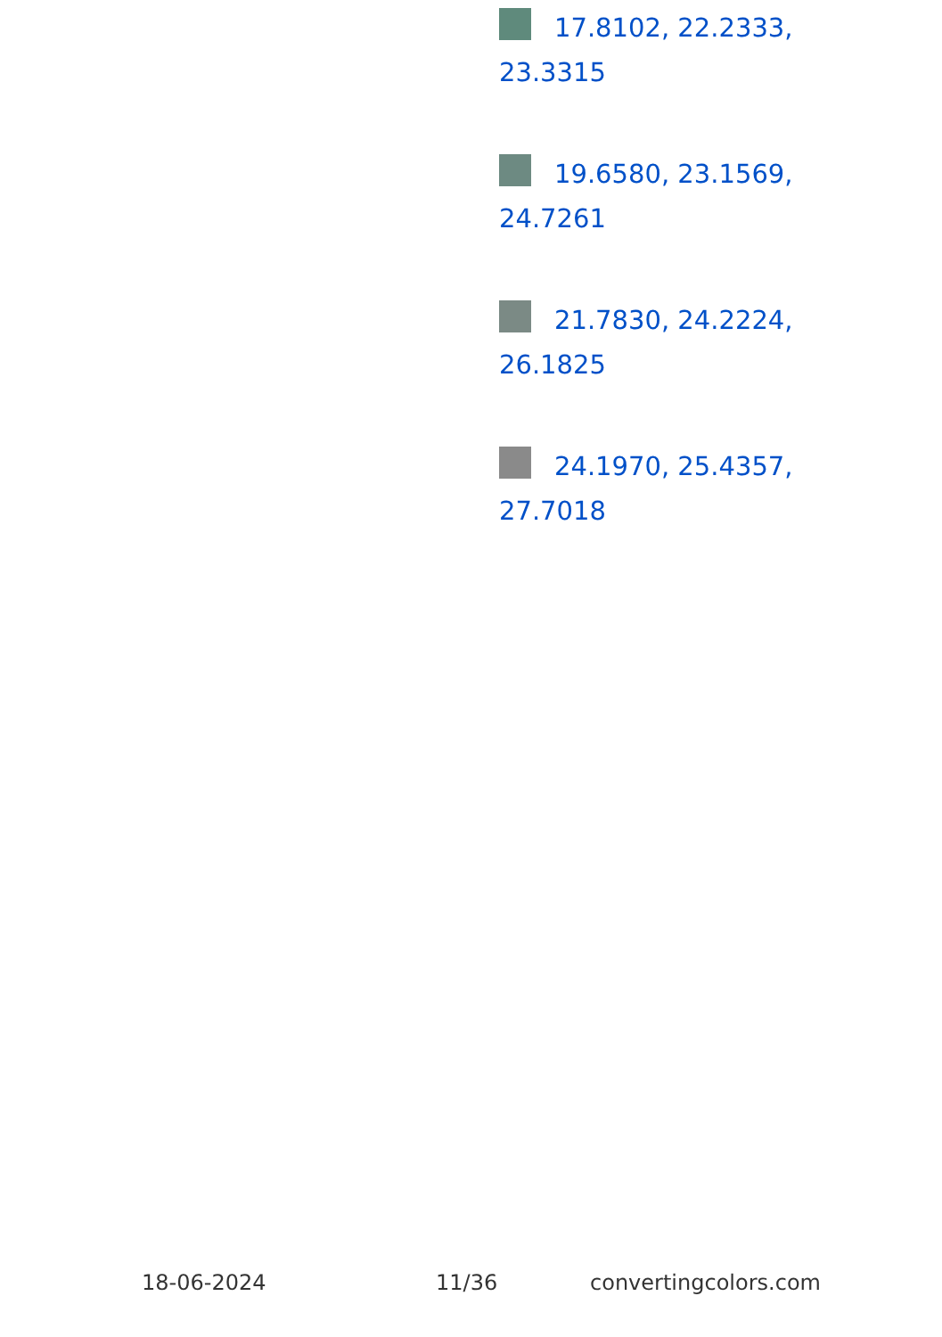17.8102, 22.2333, 23.3315
19.6580, 23.1569, 24.7261
21.7830, 24.2224, 26.1825
24.1970, 25.4357, 27.7018
18-06-2024 11/36 convertingcolors.com